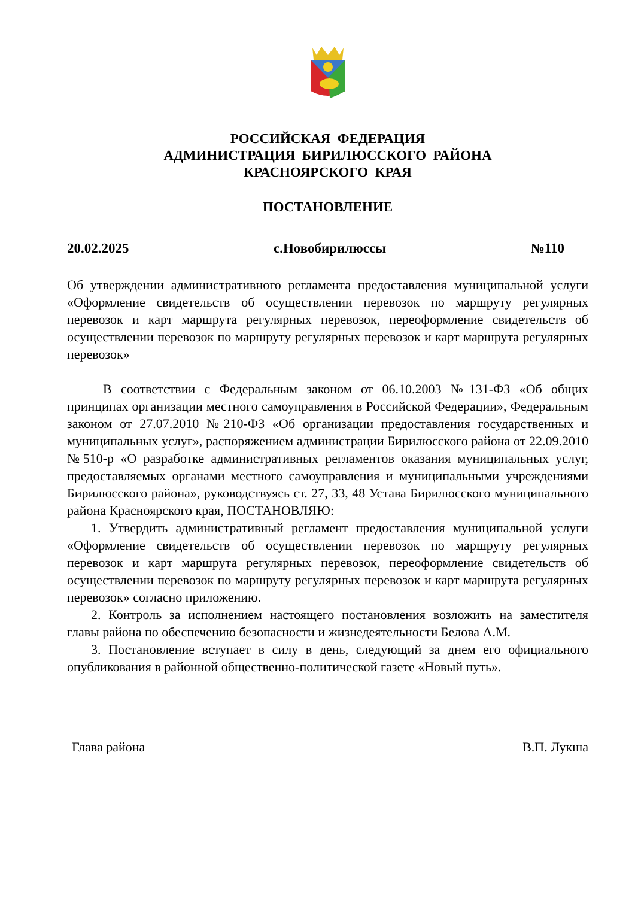РОССИЙСКАЯ ФЕДЕРАЦИЯ
АДМИНИСТРАЦИЯ БИРИЛЮССКОГО РАЙОНА
КРАСНОЯРСКОГО КРАЯ
ПОСТАНОВЛЕНИЕ
20.02.2025 с.Новобирилюссы №110
Об утверждении административного регламента предоставления муниципальной услуги «Оформление свидетельств об осуществлении перевозок по маршруту регулярных перевозок и карт маршрута регулярных перевозок, переоформление свидетельств об осуществлении перевозок по маршруту регулярных перевозок и карт маршрута регулярных перевозок»
В соответствии с Федеральным законом от 06.10.2003 №131-ФЗ «Об общих принципах организации местного самоуправления в Российской Федерации», Федеральным законом от 27.07.2010 №210-ФЗ «Об организации предоставления государственных и муниципальных услуг», распоряжением администрации Бирилюсского района от 22.09.2010 №510-р «О разработке административных регламентов оказания муниципальных услуг, предоставляемых органами местного самоуправления и муниципальными учреждениями Бирилюсского района», руководствуясь ст. 27, 33, 48 Устава Бирилюсского муниципального района Красноярского края, ПОСТАНОВЛЯЮ:
1. Утвердить административный регламент предоставления муниципальной услуги «Оформление свидетельств об осуществлении перевозок по маршруту регулярных перевозок и карт маршрута регулярных перевозок, переоформление свидетельств об осуществлении перевозок по маршруту регулярных перевозок и карт маршрута регулярных перевозок» согласно приложению.
2. Контроль за исполнением настоящего постановления возложить на заместителя главы района по обеспечению безопасности и жизнедеятельности Белова А.М.
3. Постановление вступает в силу в день, следующий за днем его официального опубликования в районной общественно-политической газете «Новый путь».
Глава района В.П. Лукша